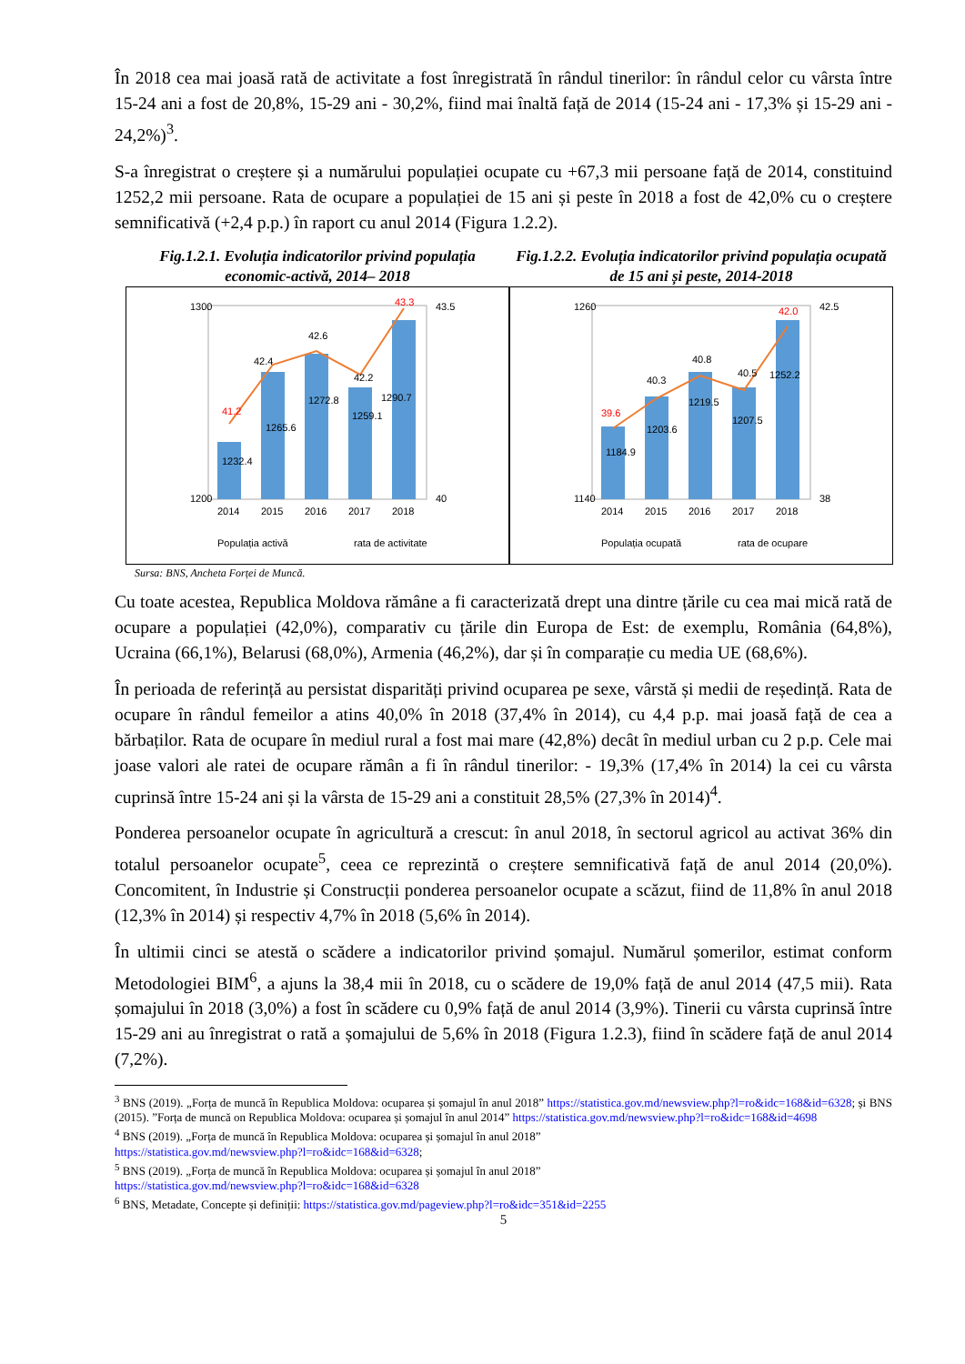În 2018 cea mai joasă rată de activitate a fost înregistrată în rândul tinerilor: în rândul celor cu vârsta între 15-24 ani a fost de 20,8%, 15-29 ani - 30,2%, fiind mai înaltă față de 2014 (15-24 ani - 17,3% și 15-29 ani - 24,2%)<sup>3</sup>.
S-a înregistrat o creștere și a numărului populației ocupate cu +67,3 mii persoane față de 2014, constituind 1252,2 mii persoane. Rata de ocupare a populației de 15 ani și peste în 2018 a fost de 42,0% cu o creștere semnificativă (+2,4 p.p.) în raport cu anul 2014 (Figura 1.2.2).
Fig.1.2.1. Evoluția indicatorilor privind populația economic-activă, 2014– 2018
1232.4
1265.6
1272.8
1259.1
1290.7
41.2
42.4
42.6
42.2
43.3
2014
2015
2016
2017
2018
1300
1200
43.5
40
Populația activă
rata de activitate
Fig.1.2.2. Evoluția indicatorilor privind populația ocupată de 15 ani și peste, 2014-2018
1184.9
1203.6
1219.5
1207.5
1252.2
39.6
40.3
40.8
40.5
42.0
2014
2015
2016
2017
2018
1260
1140
42.5
38
Populația ocupată
rata de ocupare
Sursa: BNS, Ancheta Forței de Muncă.
Cu toate acestea, Republica Moldova rămâne a fi caracterizată drept una dintre țările cu cea mai mică rată de ocupare a populației (42,0%), comparativ cu țările din Europa de Est: de exemplu, România (64,8%), Ucraina (66,1%), Belarusi (68,0%), Armenia (46,2%), dar și în comparație cu media UE (68,6%).
În perioada de referință au persistat disparități privind ocuparea pe sexe, vârstă și medii de reședință. Rata de ocupare în rândul femeilor a atins 40,0% în 2018 (37,4% în 2014), cu 4,4 p.p. mai joasă față de cea a bărbaților. Rata de ocupare în mediul rural a fost mai mare (42,8%) decât în mediul urban cu 2 p.p. Cele mai joase valori ale ratei de ocupare rămân a fi în rândul tinerilor: - 19,3% (17,4% în 2014) la cei cu vârsta cuprinsă între 15-24 ani și la vârsta de 15-29 ani a constituit 28,5% (27,3% în 2014)<sup>4</sup>.
Ponderea persoanelor ocupate în agricultură a crescut: în anul 2018, în sectorul agricol au activat 36% din totalul persoanelor ocupate<sup>5</sup>, ceea ce reprezintă o creștere semnificativă față de anul 2014 (20,0%). Concomitent, în Industrie și Construcții ponderea persoanelor ocupate a scăzut, fiind de 11,8% în anul 2018 (12,3% în 2014) și respectiv 4,7% în 2018 (5,6% în 2014).
În ultimii cinci se atestă o scădere a indicatorilor privind șomajul. Numărul șomerilor, estimat conform Metodologiei BIM<sup>6</sup>, a ajuns la 38,4 mii în 2018, cu o scădere de 19,0% față de anul 2014 (47,5 mii). Rata șomajului în 2018 (3,0%) a fost în scădere cu 0,9% față de anul 2014 (3,9%). Tinerii cu vârsta cuprinsă între 15-29 ani au înregistrat o rată a șomajului de 5,6% în 2018 (Figura 1.2.3), fiind în scădere față de anul 2014 (7,2%).
<sup>3</sup> BNS (2019). „Forța de muncă în Republica Moldova: ocuparea și șomajul în anul 2018” https://statistica.gov.md/newsview.php?l=ro&idc=168&id=6328; și BNS (2015). ”Forța de muncă on Republica Moldova: ocuparea și șomajul în anul 2014” https://statistica.gov.md/newsview.php?l=ro&idc=168&id=4698
<sup>4</sup> BNS (2019). „Forța de muncă în Republica Moldova: ocuparea și șomajul în anul 2018”
https://statistica.gov.md/newsview.php?l=ro&idc=168&id=6328;
<sup>5</sup> BNS (2019). „Forța de muncă în Republica Moldova: ocuparea și șomajul în anul 2018”
https://statistica.gov.md/newsview.php?l=ro&idc=168&id=6328
<sup>6</sup> BNS, Metadate, Concepte și definiții: https://statistica.gov.md/pageview.php?l=ro&idc=351&id=2255
5